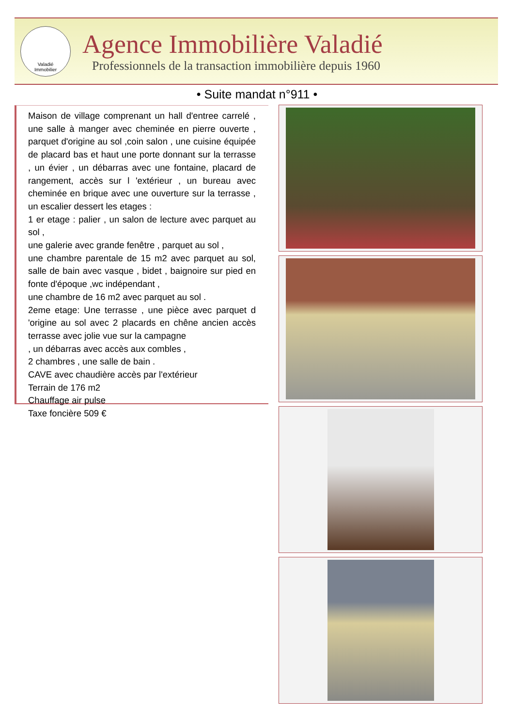Valadié
Immobilier
Agence Immobilière Valadié
Professionnels de la transaction immobilière depuis 1960
• Suite mandat n°911 •
Maison de village comprenant un hall d'entree carrelé , une salle à manger avec cheminée en pierre ouverte , parquet d'origine au sol ,coin salon , une cuisine équipée de placard bas et haut une porte donnant sur la terrasse , un évier , un débarras avec une fontaine, placard de rangement, accès sur l 'extérieur , un bureau avec cheminée en brique avec une ouverture sur la terrasse , un escalier dessert les etages :
1 er etage : palier , un salon de lecture avec parquet au sol ,
une galerie avec grande fenêtre , parquet au sol ,
une chambre parentale de 15 m2 avec parquet au sol, salle de bain avec vasque , bidet , baignoire sur pied en fonte d'époque ,wc indépendant ,
une chambre de 16 m2 avec parquet au sol .
2eme etage: Une terrasse , une pièce avec parquet d 'origine au sol avec 2 placards en chêne ancien accès terrasse avec jolie vue sur la campagne
, un débarras avec accès aux combles ,
2 chambres , une salle de bain .
CAVE avec chaudière accès par l'extérieur
Terrain de 176 m2
Chauffage air pulse
Taxe foncière 509 €